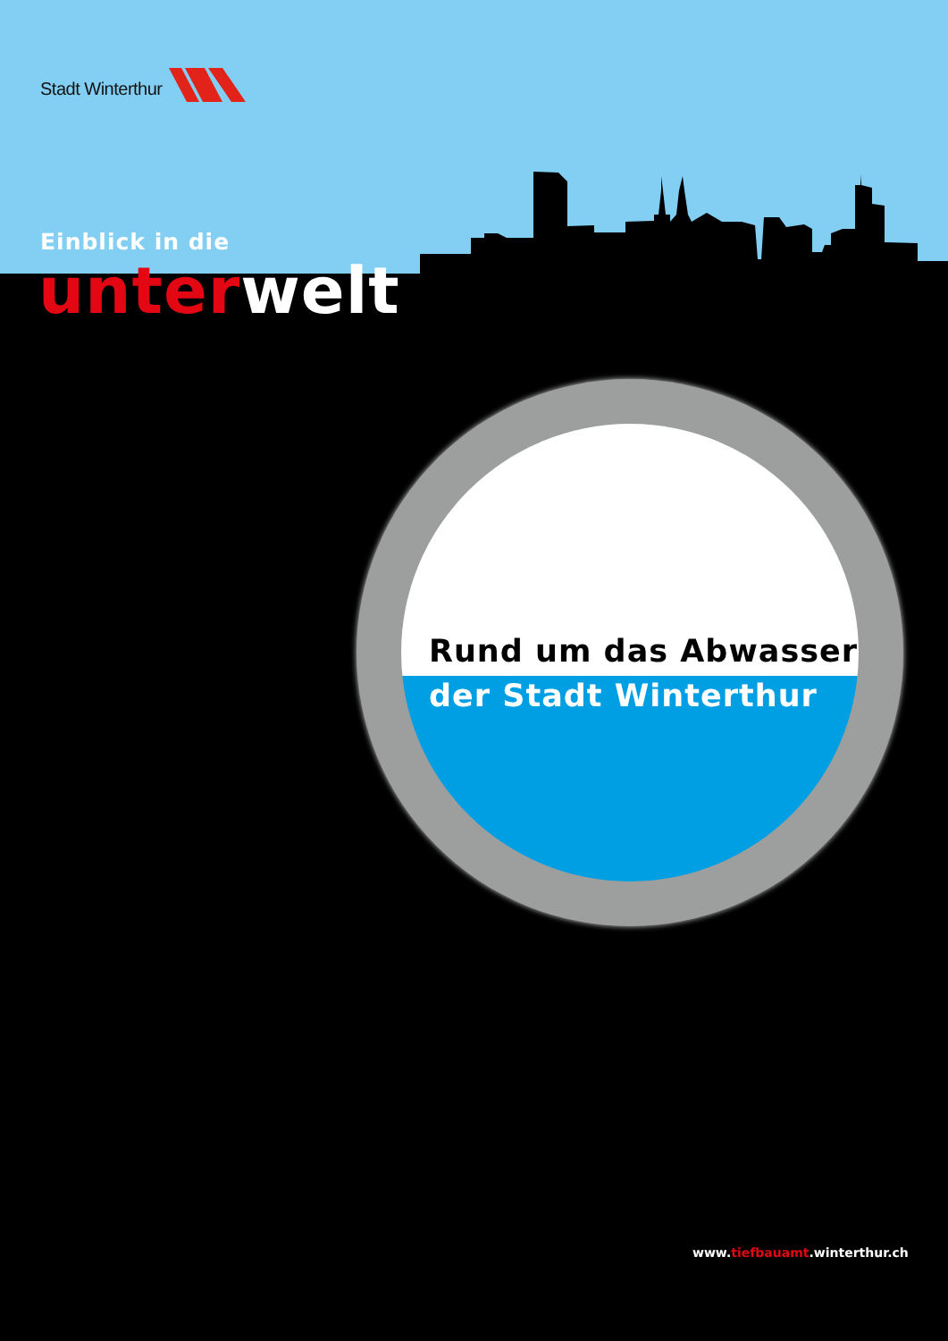Stadt Winterthur
Einblick in die
unter welt
Rund um das Abwasser
der Stadt Winterthur
www.tiefbauamt.winterthur.ch